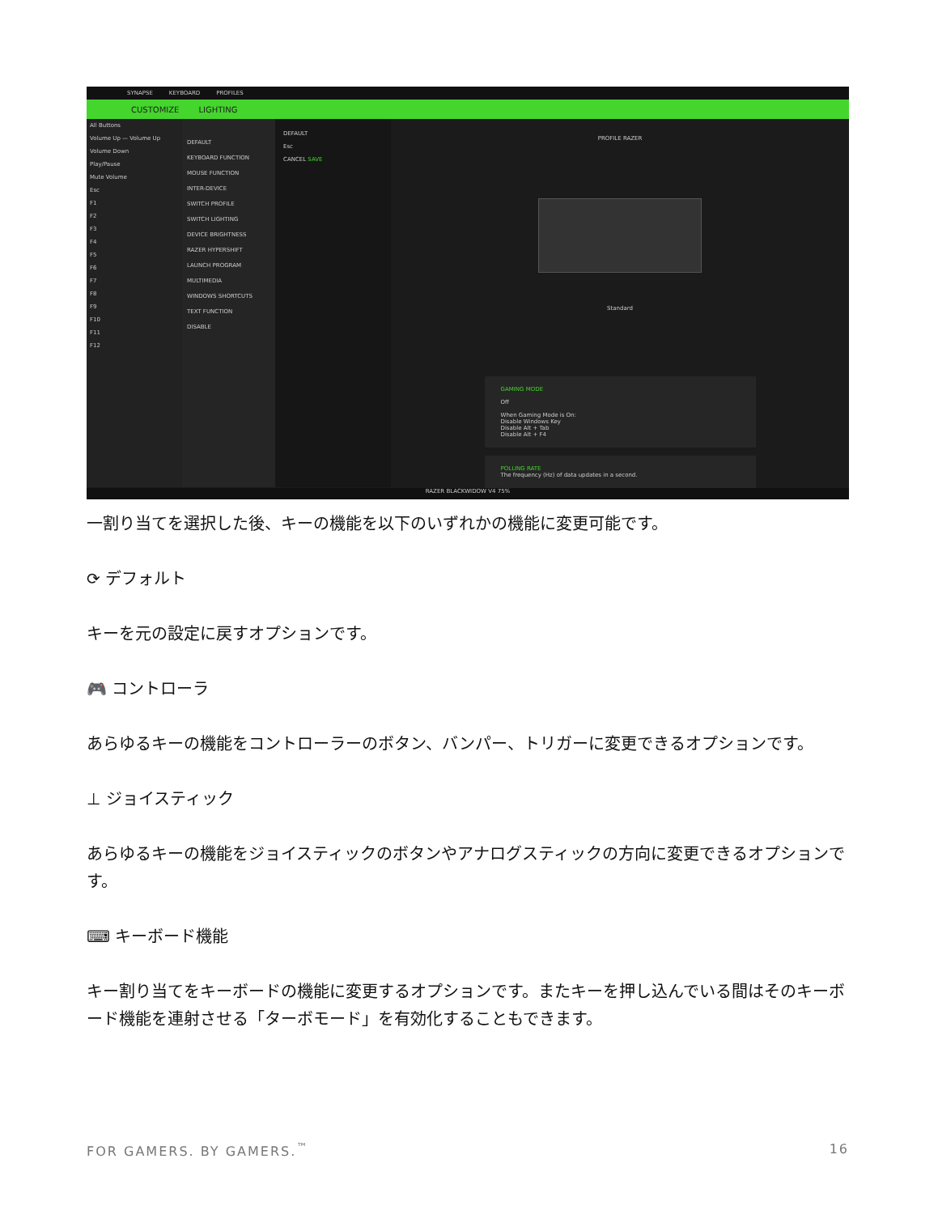SYNAPSE KEYBOARD PROFILES
CUSTOMIZE LIGHTING
All Buttons
Volume Up — Volume Up
Volume Down
Play/Pause
Mute Volume
Esc
F1
F2
F3
F4
F5
F6
F7
F8
F9
F10
F11
F12
DEFAULT
KEYBOARD FUNCTION
MOUSE FUNCTION
INTER-DEVICE
SWITCH PROFILE
SWITCH LIGHTING
DEVICE BRIGHTNESS
RAZER HYPERSHIFT
LAUNCH PROGRAM
MULTIMEDIA
WINDOWS SHORTCUTS
TEXT FUNCTION
DISABLE
DEFAULT
Esc
CANCEL SAVE
PROFILE RAZER
Standard
GAMING MODE
Off
When Gaming Mode is On:
Disable Windows Key
Disable Alt + Tab
Disable Alt + F4
POLLING RATE
The frequency (Hz) of data updates in a second.
RAZER BLACKWIDOW V4 75%
一割り当てを選択した後、キーの機能を以下のいずれかの機能に変更可能です。
⟳ デフォルト
キーを元の設定に戻すオプションです。
🎮 コントローラ
あらゆるキーの機能をコントローラーのボタン、バンパー、トリガーに変更できるオプションです。
⊥ ジョイスティック
あらゆるキーの機能をジョイスティックのボタンやアナログスティックの方向に変更できるオプションです。
⌨ キーボード機能
キー割り当てをキーボードの機能に変更するオプションです。またキーを押し込んでいる間はそのキーボード機能を連射させる「ターボモード」を有効化することもできます。
FOR GAMERS. BY GAMERS.<sup>™</sup> 16